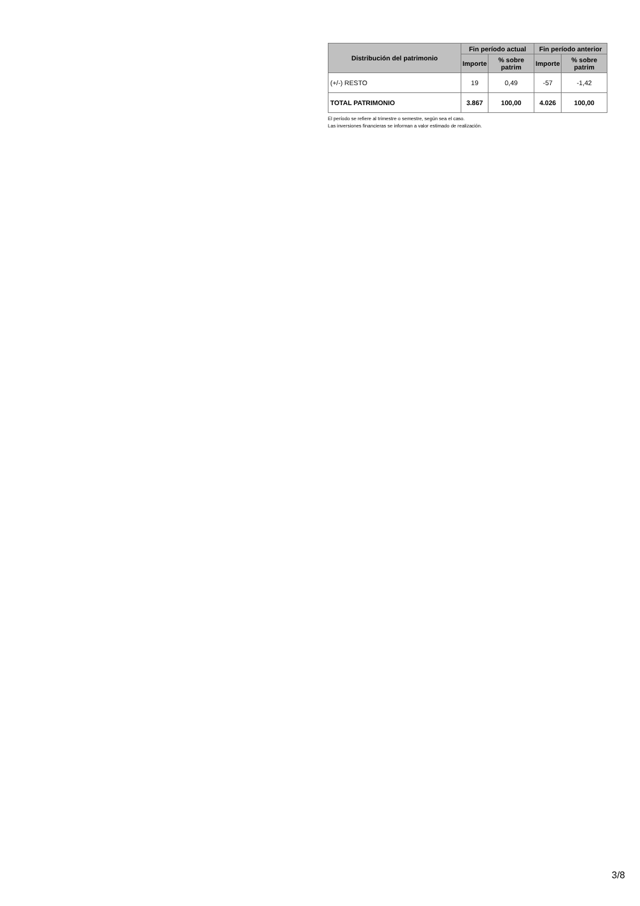| Distribución del patrimonio | Fin período actual | | Fin período anterior | |
| --- | --- | --- | --- | --- |
| | Importe | % sobre patrim | Importe | % sobre patrim |
| (+/-) RESTO | 19 | 0,49 | -57 | -1,42 |
| TOTAL PATRIMONIO | 3.867 | 100,00 | 4.026 | 100,00 |
El período se refiere al trimestre o semestre, según sea el caso.
Las inversiones financieras se informan a valor estimado de realización.
3/8